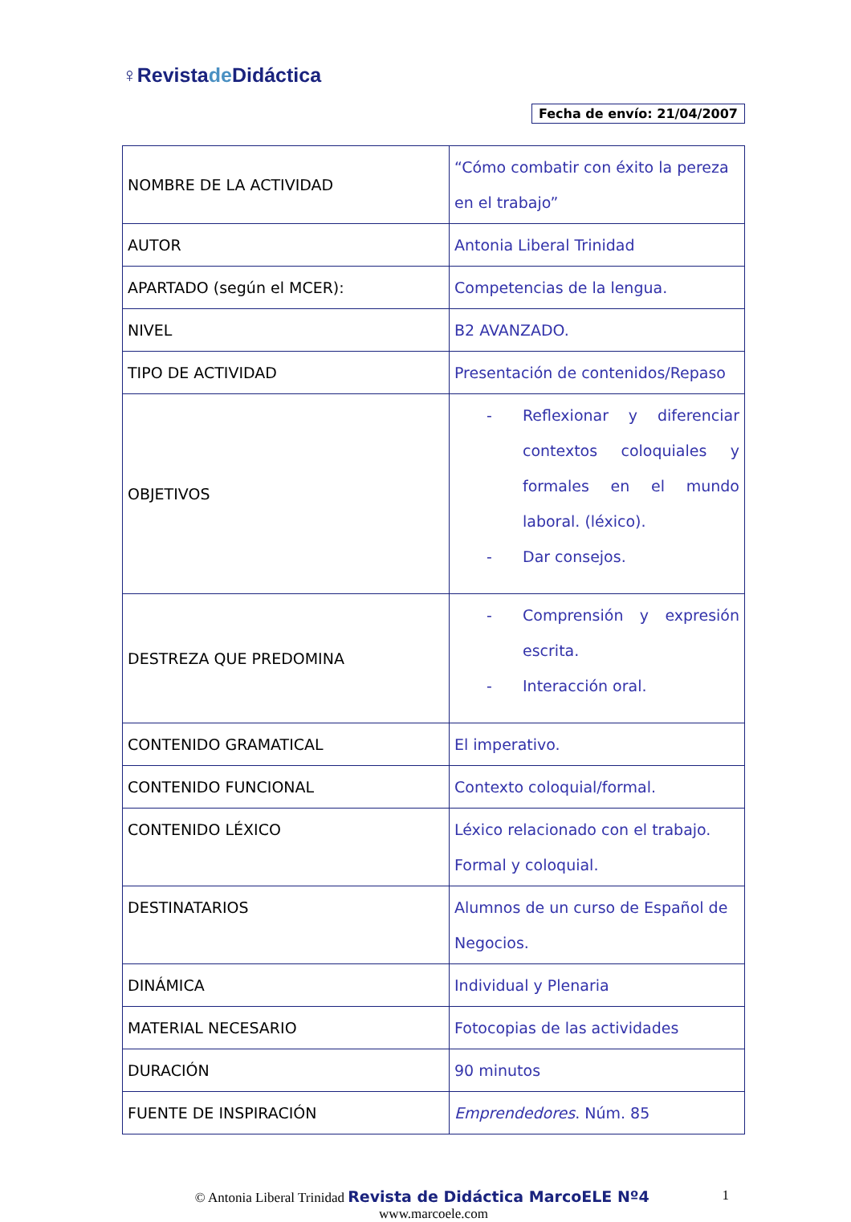♀ Revista de Didáctica
Fecha de envío: 21/04/2007
| NOMBRE DE LA ACTIVIDAD | “Cómo combatir con éxito la pereza en el trabajo” |
| AUTOR | Antonia Liberal Trinidad |
| APARTADO (según el MCER): | Competencias de la lengua. |
| NIVEL | B2 AVANZADO. |
| TIPO DE ACTIVIDAD | Presentación de contenidos/Repaso |
| OBJETIVOS | - Reflexionar y diferenciar contextos coloquiales y formales en el mundo laboral. (léxico). - Dar consejos. |
| DESTREZA QUE PREDOMINA | - Comprensión y expresión escrita. - Interacción oral. |
| CONTENIDO GRAMATICAL | El imperativo. |
| CONTENIDO FUNCIONAL | Contexto coloquial/formal. |
| CONTENIDO LÉXICO | Léxico relacionado con el trabajo. Formal y coloquial. |
| DESTINATARIOS | Alumnos de un curso de Español de Negocios. |
| DINÁMICA | Individual y Plenaria |
| MATERIAL NECESARIO | Fotocopias de las actividades |
| DURACIÓN | 90 minutos |
| FUENTE DE INSPIRACIÓN | Emprendedores . Núm. 85 |
1 © Antonia Liberal Trinidad Revista de Didáctica MarcoELE Nº4
www.marcoele.com